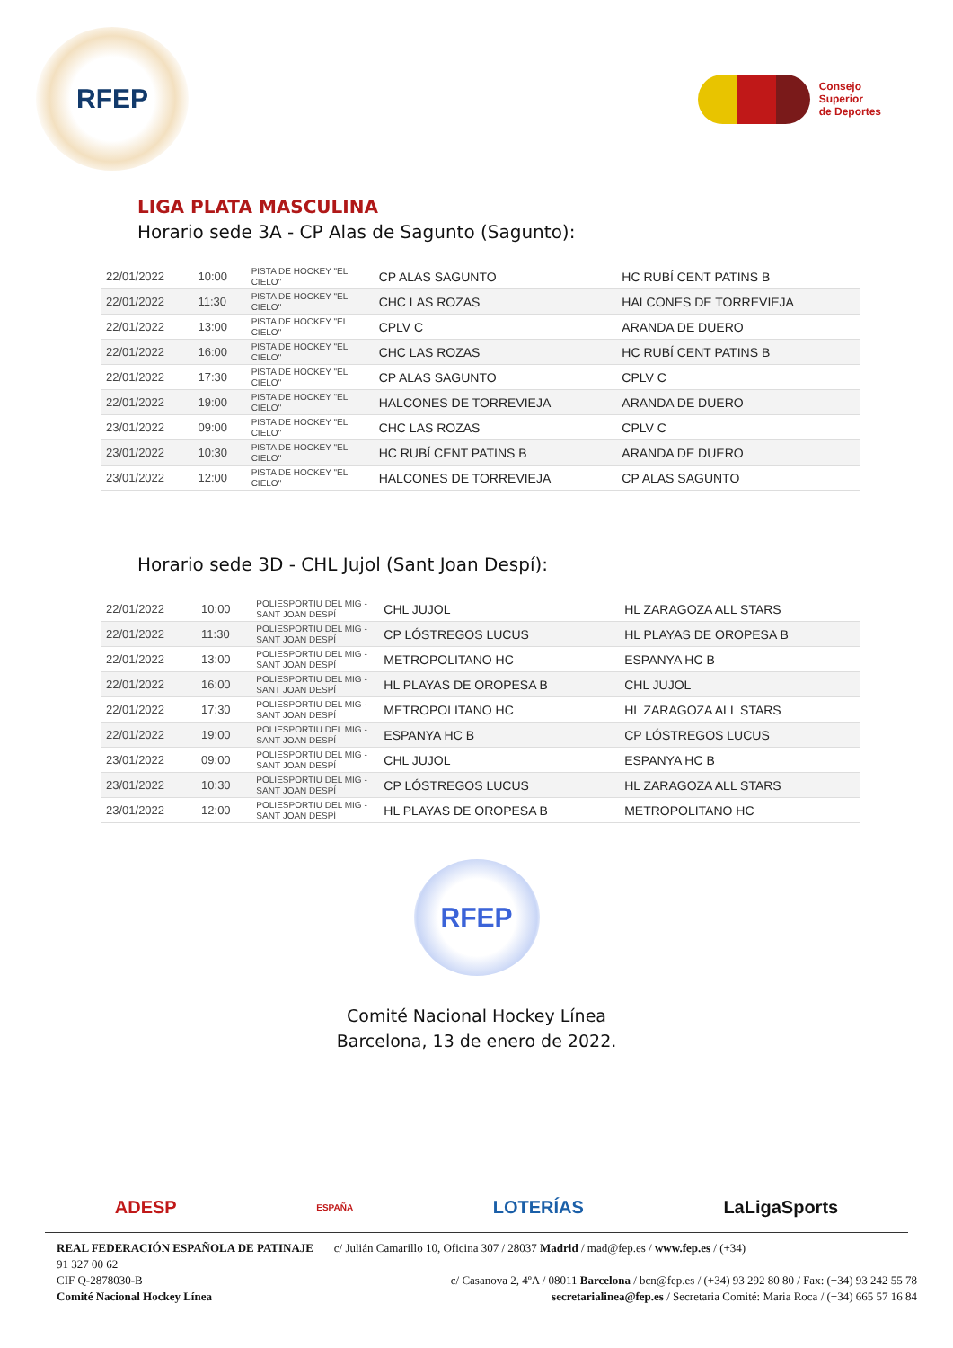RFEP
Consejo
Superior
de Deportes
LIGA PLATA MASCULINA
Horario sede 3A - CP Alas de Sagunto (Sagunto):
| 22/01/2022 | 10:00 | PISTA DE HOCKEY "EL CIELO" | CP ALAS SAGUNTO | HC RUBÍ CENT PATINS B |
| 22/01/2022 | 11:30 | PISTA DE HOCKEY "EL CIELO" | CHC LAS ROZAS | HALCONES DE TORREVIEJA |
| 22/01/2022 | 13:00 | PISTA DE HOCKEY "EL CIELO" | CPLV C | ARANDA DE DUERO |
| 22/01/2022 | 16:00 | PISTA DE HOCKEY "EL CIELO" | CHC LAS ROZAS | HC RUBÍ CENT PATINS B |
| 22/01/2022 | 17:30 | PISTA DE HOCKEY "EL CIELO" | CP ALAS SAGUNTO | CPLV C |
| 22/01/2022 | 19:00 | PISTA DE HOCKEY "EL CIELO" | HALCONES DE TORREVIEJA | ARANDA DE DUERO |
| 23/01/2022 | 09:00 | PISTA DE HOCKEY "EL CIELO" | CHC LAS ROZAS | CPLV C |
| 23/01/2022 | 10:30 | PISTA DE HOCKEY "EL CIELO" | HC RUBÍ CENT PATINS B | ARANDA DE DUERO |
| 23/01/2022 | 12:00 | PISTA DE HOCKEY "EL CIELO" | HALCONES DE TORREVIEJA | CP ALAS SAGUNTO |
Horario sede 3D - CHL Jujol (Sant Joan Despí):
| 22/01/2022 | 10:00 | POLIESPORTIU DEL MIG - SANT JOAN DESPÍ | CHL JUJOL | HL ZARAGOZA ALL STARS |
| 22/01/2022 | 11:30 | POLIESPORTIU DEL MIG - SANT JOAN DESPÍ | CP LÓSTREGOS LUCUS | HL PLAYAS DE OROPESA B |
| 22/01/2022 | 13:00 | POLIESPORTIU DEL MIG - SANT JOAN DESPÍ | METROPOLITANO HC | ESPANYA HC B |
| 22/01/2022 | 16:00 | POLIESPORTIU DEL MIG - SANT JOAN DESPÍ | HL PLAYAS DE OROPESA B | CHL JUJOL |
| 22/01/2022 | 17:30 | POLIESPORTIU DEL MIG - SANT JOAN DESPÍ | METROPOLITANO HC | HL ZARAGOZA ALL STARS |
| 22/01/2022 | 19:00 | POLIESPORTIU DEL MIG - SANT JOAN DESPÍ | ESPANYA HC B | CP LÓSTREGOS LUCUS |
| 23/01/2022 | 09:00 | POLIESPORTIU DEL MIG - SANT JOAN DESPÍ | CHL JUJOL | ESPANYA HC B |
| 23/01/2022 | 10:30 | POLIESPORTIU DEL MIG - SANT JOAN DESPÍ | CP LÓSTREGOS LUCUS | HL ZARAGOZA ALL STARS |
| 23/01/2022 | 12:00 | POLIESPORTIU DEL MIG - SANT JOAN DESPÍ | HL PLAYAS DE OROPESA B | METROPOLITANO HC |
RFEP
Comité Nacional Hockey Línea
Barcelona, 13 de enero de 2022.
ADESP ESPAÑA LOTERÍAS LaLigaSports
REAL FEDERACIÓN ESPAÑOLA DE PATINAJE c/ Julián Camarillo 10, Oficina 307 / 28037 Madrid / mad@fep.es / www.fep.es / (+34)
91 327 00 62
CIF Q-2878030-B c/ Casanova 2, 4ºA / 08011 Barcelona / bcn@fep.es / (+34) 93 292 80 80 / Fax: (+34) 93 242 55 78
Comité Nacional Hockey Línea secretarialinea@fep.es / Secretaria Comité: Maria Roca / (+34) 665 57 16 84